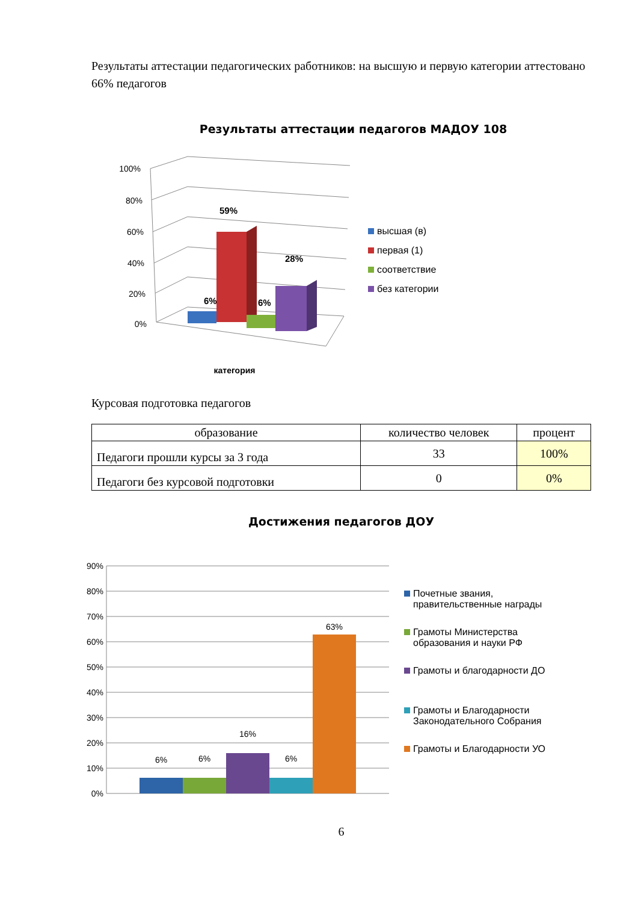Результаты аттестации педагогических работников: на высшую и первую категории аттестовано 66% педагогов
Результаты аттестации педагогов МАДОУ 108
100%
80%
60%
40%
20%
0%
6%
59%
6%
28%
категория
высшая (в)
первая (1)
соответствие
без категории
Курсовая подготовка педагогов
| образование | количество человек | процент |
| --- | --- | --- |
| Педагоги прошли курсы за 3 года | 33 | 100% |
| Педагоги без курсовой подготовки | 0 | 0% |
Достижения педагогов ДОУ
90%
80%
70%
60%
50%
40%
30%
20%
10%
0%
6%
6%
16%
6%
63%
Почетные звания, правительственные награды
Грамоты Министерства образования и науки РФ
Грамоты и благодарности ДО
Грамоты и Благодарности Законодательного Собрания
Грамоты и Благодарности УО
6